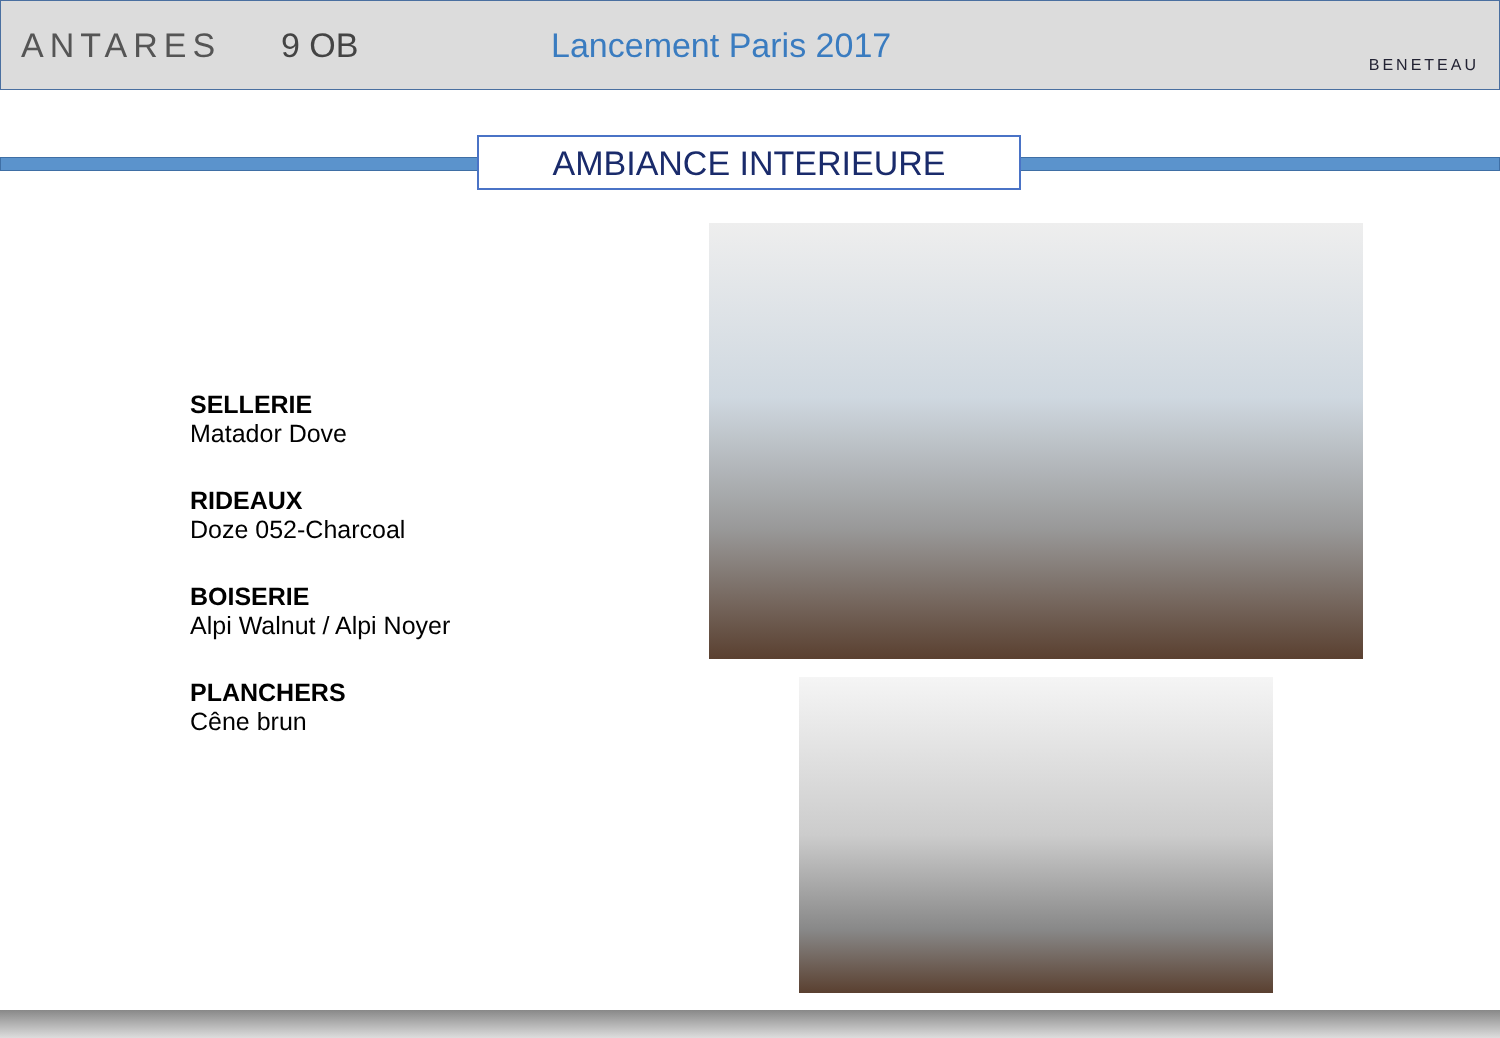ANTARES 9 OB Lancement Paris 2017
BENETEAU
AMBIANCE INTERIEURE
SELLERIE
Matador Dove
RIDEAUX
Doze 052-Charcoal
BOISERIE
Alpi Walnut / Alpi Noyer
PLANCHERS
Cêne brun